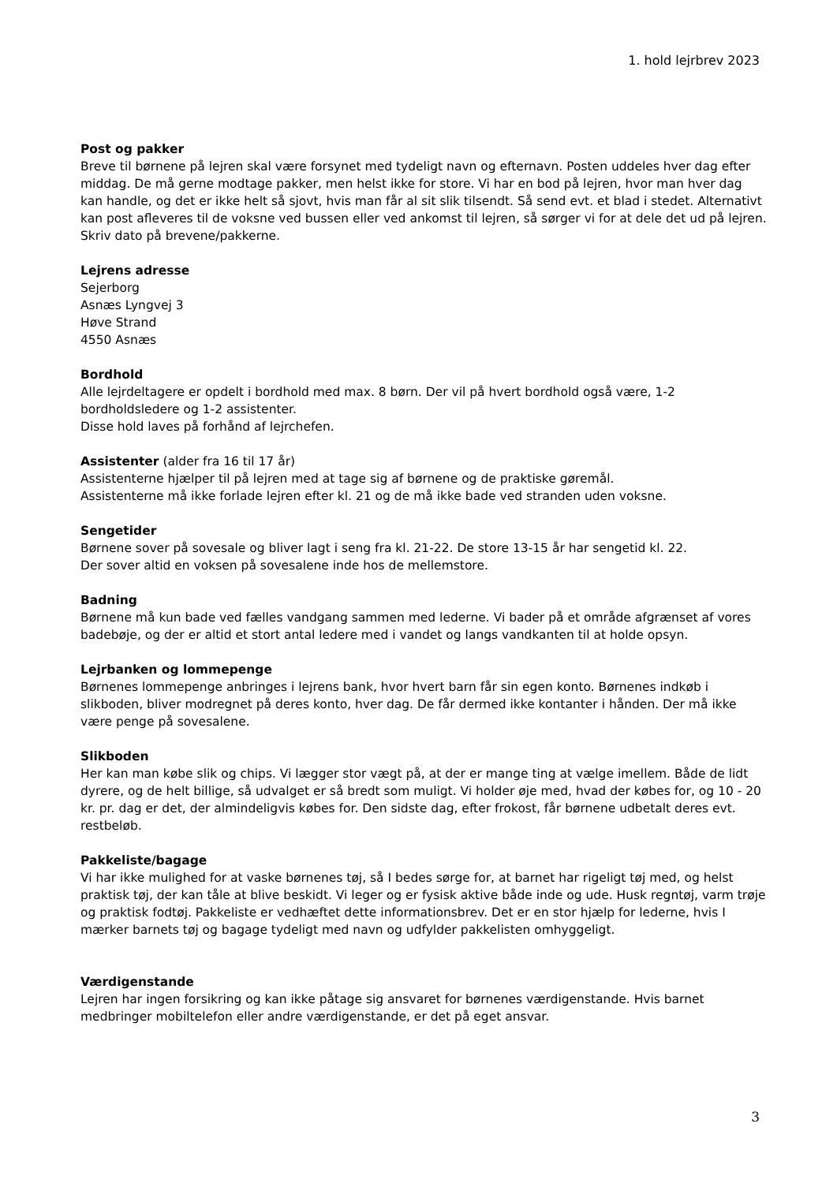1. hold lejrbrev 2023
Post og pakker
Breve til børnene på lejren skal være forsynet med tydeligt navn og efternavn. Posten uddeles hver dag efter middag. De må gerne modtage pakker, men helst ikke for store. Vi har en bod på lejren, hvor man hver dag kan handle, og det er ikke helt så sjovt, hvis man får al sit slik tilsendt. Så send evt. et blad i stedet. Alternativt kan post afleveres til de voksne ved bussen eller ved ankomst til lejren, så sørger vi for at dele det ud på lejren. Skriv dato på brevene/pakkerne.
Lejrens adresse
Sejerborg
Asnæs Lyngvej 3
Høve Strand
4550 Asnæs
Bordhold
Alle lejrdeltagere er opdelt i bordhold med max. 8 børn. Der vil på hvert bordhold også være, 1-2 bordholdsledere og 1-2 assistenter.
Disse hold laves på forhånd af lejrchefen.
Assistenter (alder fra 16 til 17 år)
Assistenterne hjælper til på lejren med at tage sig af børnene og de praktiske gøremål.
Assistenterne må ikke forlade lejren efter kl. 21 og de må ikke bade ved stranden uden voksne.
Sengetider
Børnene sover på sovesale og bliver lagt i seng fra kl. 21-22. De store 13-15 år har sengetid kl. 22.
Der sover altid en voksen på sovesalene inde hos de mellemstore.
Badning
Børnene må kun bade ved fælles vandgang sammen med lederne. Vi bader på et område afgrænset af vores badebøje, og der er altid et stort antal ledere med i vandet og langs vandkanten til at holde opsyn.
Lejrbanken og lommepenge
Børnenes lommepenge anbringes i lejrens bank, hvor hvert barn får sin egen konto. Børnenes indkøb i slikboden, bliver modregnet på deres konto, hver dag. De får dermed ikke kontanter i hånden. Der må ikke være penge på sovesalene.
Slikboden
Her kan man købe slik og chips. Vi lægger stor vægt på, at der er mange ting at vælge imellem. Både de lidt dyrere, og de helt billige, så udvalget er så bredt som muligt. Vi holder øje med, hvad der købes for, og 10 - 20 kr. pr. dag er det, der almindeligvis købes for. Den sidste dag, efter frokost, får børnene udbetalt deres evt. restbeløb.
Pakkeliste/bagage
Vi har ikke mulighed for at vaske børnenes tøj, så I bedes sørge for, at barnet har rigeligt tøj med, og helst praktisk tøj, der kan tåle at blive beskidt. Vi leger og er fysisk aktive både inde og ude. Husk regntøj, varm trøje og praktisk fodtøj. Pakkeliste er vedhæftet dette informationsbrev. Det er en stor hjælp for lederne, hvis I mærker barnets tøj og bagage tydeligt med navn og udfylder pakkelisten omhyggeligt.
Værdigenstande
Lejren har ingen forsikring og kan ikke påtage sig ansvaret for børnenes værdigenstande. Hvis barnet medbringer mobiltelefon eller andre værdigenstande, er det på eget ansvar.
3